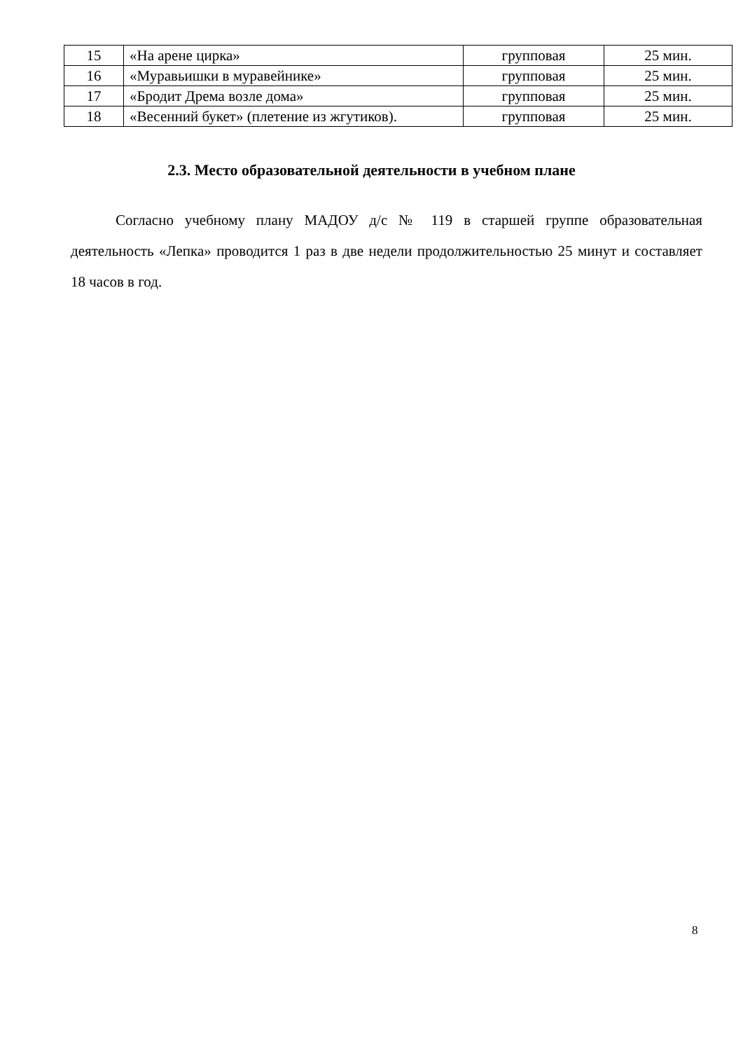| 15 | «На арене цирка» | групповая | 25 мин. |
| 16 | «Муравьишки в муравейнике» | групповая | 25 мин. |
| 17 | «Бродит Дрема возле дома» | групповая | 25 мин. |
| 18 | «Весенний букет» (плетение из жгутиков). | групповая | 25 мин. |
2.3. Место образовательной деятельности в учебном плане
Согласно учебному плану МАДОУ д/с № 119 в старшей группе образовательная деятельность «Лепка» проводится 1 раз в две недели продолжительностью 25 минут и составляет 18 часов в год.
8